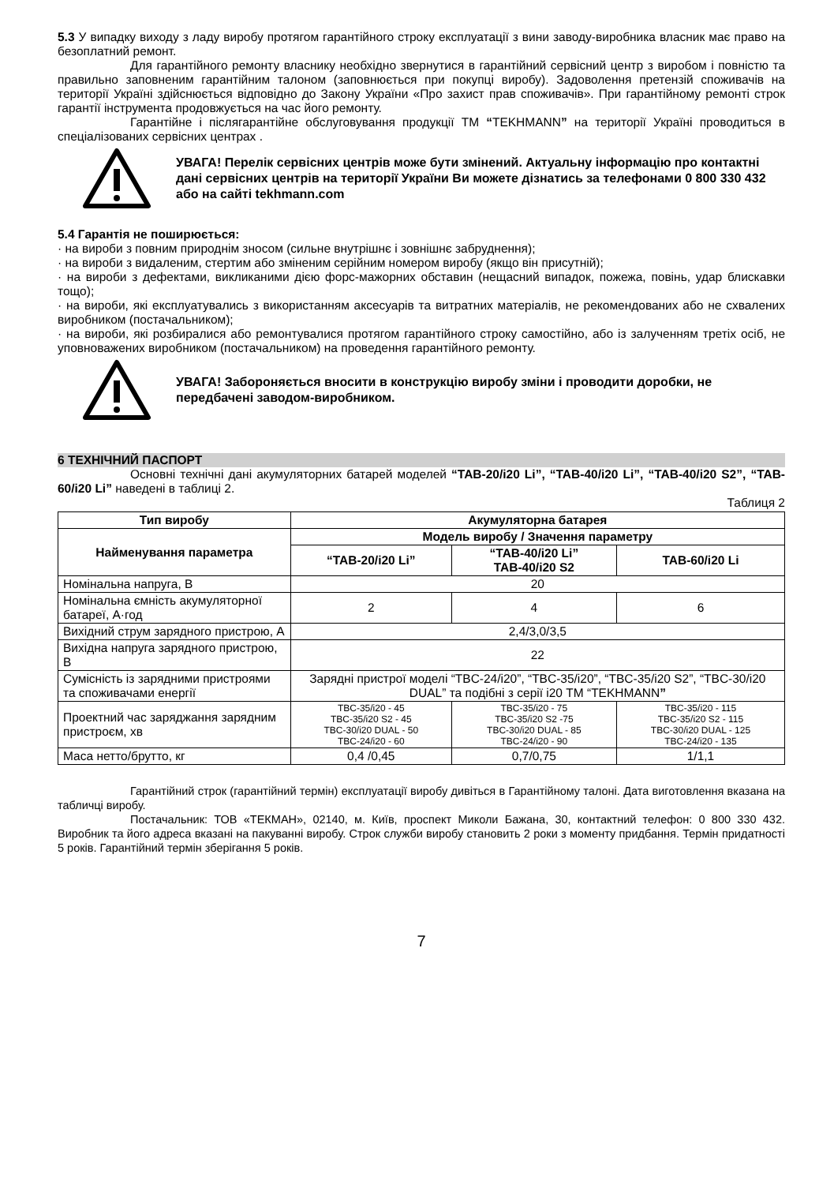5.3 У випадку виходу з ладу виробу протягом гарантійного строку експлуатації з вини заводу-виробника власник має право на безоплатний ремонт.
Для гарантійного ремонту власнику необхідно звернутися в гарантійний сервісний центр з виробом і повністю та правильно заповненим гарантійним талоном (заповнюється при покупці виробу). Задоволення претензій споживачів на території Україні здійснюється відповідно до Закону України «Про захист прав споживачів». При гарантійному ремонті строк гарантії інструмента продовжується на час його ремонту.
Гарантійне і післягарантійне обслуговування продукції ТМ “TEKHMANN” на території Україні проводиться в спеціалізованих сервісних центрах .
УВАГА! Перелік сервісних центрів може бути змінений. Актуальну інформацію про контактні дані сервісних центрів на території України Ви можете дізнатись за телефонами 0 800 330 432 або на сайті tekhmann.com
5.4 Гарантія не поширюється:
· на вироби з повним природнім зносом (сильне внутрішнє і зовнішнє забруднення);
· на вироби з видаленим, стертим або зміненим серійним номером виробу (якщо він присутній);
· на вироби з дефектами, викликаними дією форс-мажорних обставин (нещасний випадок, пожежа, повінь, удар блискавки тощо);
· на вироби, які експлуатувались з використанням аксесуарів та витратних матеріалів, не рекомендованих або не схвалених виробником (постачальником);
· на вироби, які розбиралися або ремонтувалися протягом гарантійного строку самостійно, або із залученням третіх осіб, не уповноважених виробником (постачальником) на проведення гарантійного ремонту.
УВАГА! Забороняється вносити в конструкцію виробу зміни і проводити доробки, не передбачені заводом-виробником.
6 ТЕХНІЧНИЙ ПАСПОРТ
Основні технічні дані акумуляторних батарей моделей “TAB-20/i20 Li”, “TAB-40/i20 Li”, “TAB-40/i20 S2”, “TAB-60/i20 Li” наведені в таблиці 2.
Таблиця 2
| Тип виробу | Акумуляторна батарея | | |
| --- | --- | --- | --- |
| Найменування параметра | Модель виробу / Значення параметру | | |
| | “TAB-20/i20 Li” | “TAB-40/i20 Li” TAB-40/i20 S2 | TAB-60/i20 Li |
| Номінальна напруга, В | 20 | | |
| Номінальна ємність акумуляторної батареї, А·год | 2 | 4 | 6 |
| Вихідний струм зарядного пристрою, А | 2,4/3,0/3,5 | | |
| Вихідна напруга зарядного пристрою, В | 22 | | |
| Сумісність із зарядними пристроями та споживачами енергії | Зарядні пристрої моделі “TBC-24/i20”, “TBC-35/i20”, “TBC-35/i20 S2”, “TBC-30/i20 DUAL” та подібні з серії і20 ТМ “TEKHMANN ” | | |
| Проектний час заряджання зарядним пристроєм, хв | TBC-35/i20 - 45 TBC-35/i20 S2 - 45 TBC-30/i20 DUAL - 50 TBC-24/i20 - 60 | TBC-35/i20 - 75 TBC-35/i20 S2 -75 TBC-30/i20 DUAL - 85 TBC-24/i20 - 90 | TBC-35/i20 - 115 TBC-35/i20 S2 - 115 TBC-30/i20 DUAL - 125 TBC-24/i20 - 135 |
| Маса нетто/брутто, кг | 0,4 /0,45 | 0,7/0,75 | 1/1,1 |
Гарантійний строк (гарантійний термін) експлуатації виробу дивіться в Гарантійному талоні. Дата виготовлення вказана на табличці виробу.
Постачальник: ТОВ «ТЕКМАН», 02140, м. Київ, проспект Миколи Бажана, 30, контактний телефон: 0 800 330 432. Виробник та його адреса вказані на пакуванні виробу. Строк служби виробу становить 2 роки з моменту придбання. Термін придатності 5 років. Гарантійний термін зберігання 5 років.
7